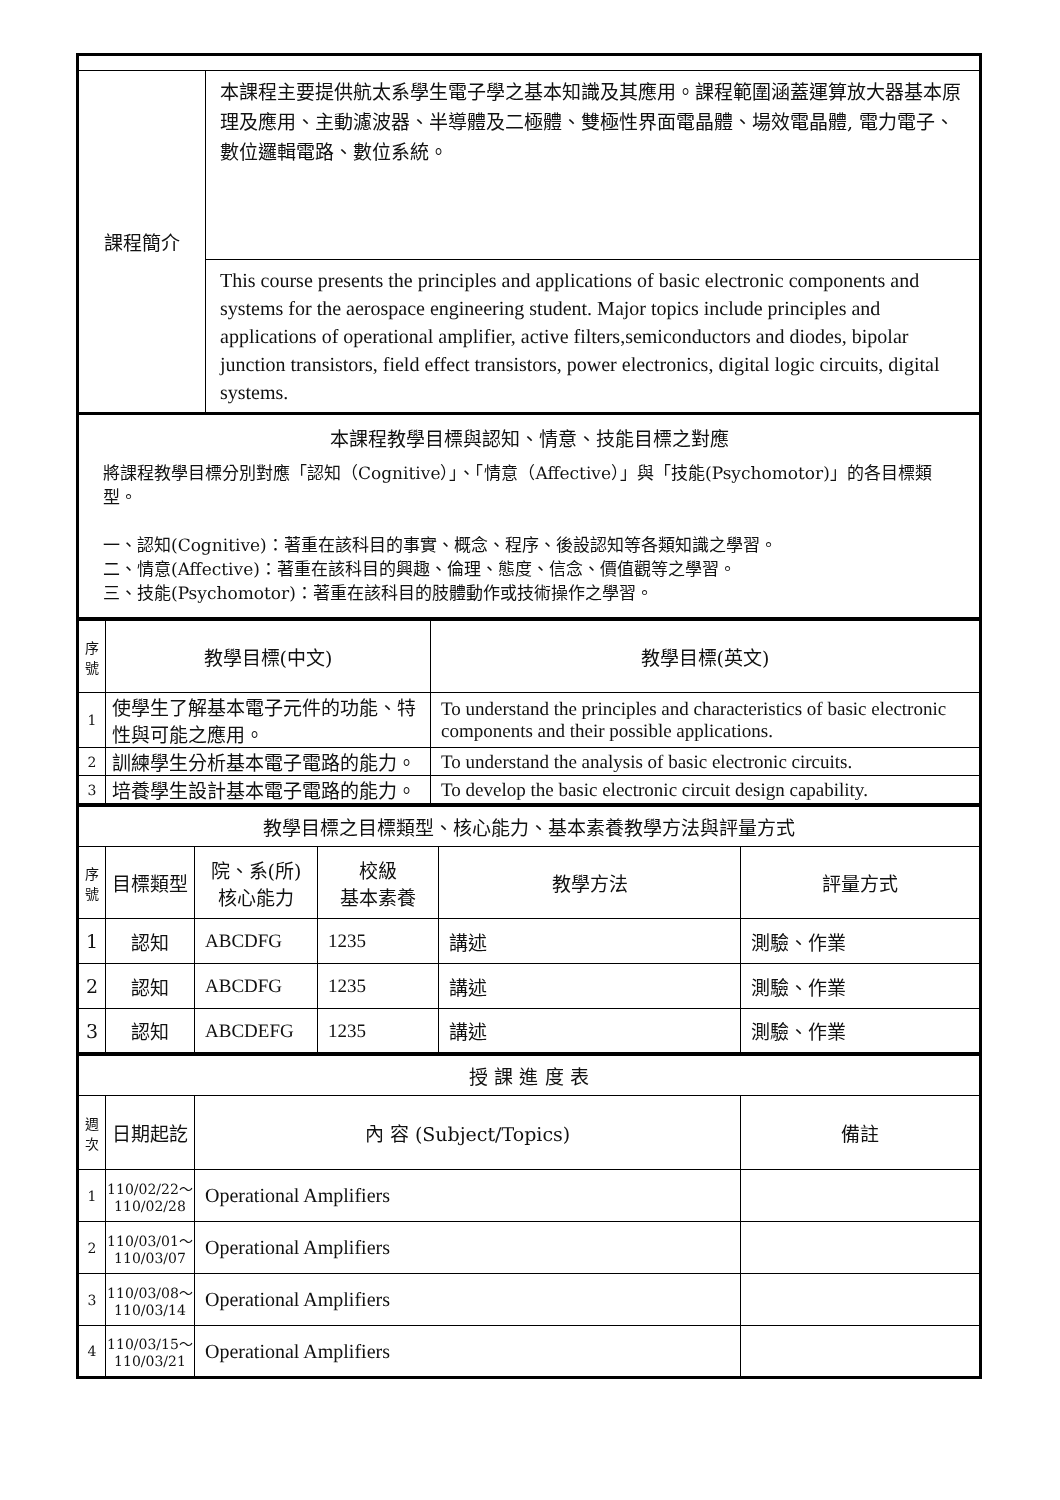| 課程簡介 | 本課程主要提供航太系學生電子學之基本知識及其應用。課程範圍涵蓋運算放大器基本原理及應用、主動濾波器、半導體及二極體、雙極性界面電晶體、場效電晶體, 電力電子、數位邏輯電路、數位系統。 |
| | This course presents the principles and applications of basic electronic components and systems for the aerospace engineering student. Major topics include principles and applications of operational amplifier, active filters,semiconductors and diodes, bipolar junction transistors, field effect transistors, power electronics, digital logic circuits, digital systems. |
| 本課程教學目標與認知、情意、技能目標之對應 將課程教學目標分別對應「認知（Cognitive）」、「情意（Affective）」與「技能(Psychomotor)」的各目標類型。 一、認知(Cognitive)：著重在該科目的事實、概念、程序、後設認知等各類知識之學習。 二、情意(Affective)：著重在該科目的興趣、倫理、態度、信念、價值觀等之學習。 三、技能(Psychomotor)：著重在該科目的肢體動作或技術操作之學習。 | |
| 序號 | 教學目標(中文) | 教學目標(英文) |
| --- | --- | --- |
| 1 | 使學生了解基本電子元件的功能、特性與可能之應用。 | To understand the principles and characteristics of basic electronic components and their possible applications. |
| 2 | 訓練學生分析基本電子電路的能力。 | To understand the analysis of basic electronic circuits. |
| 3 | 培養學生設計基本電子電路的能力。 | To develop the basic electronic circuit design capability. |
| 教學目標之目標類型、核心能力、基本素養教學方法與評量方式 | | | | | |
| 序號 | 目標類型 | 院、系(所) 核心能力 | 校級 基本素養 | 教學方法 | 評量方式 |
| 1 | 認知 | ABCDFG | 1235 | 講述 | 測驗、作業 |
| 2 | 認知 | ABCDFG | 1235 | 講述 | 測驗、作業 |
| 3 | 認知 | ABCDEFG | 1235 | 講述 | 測驗、作業 |
| 授 課 進 度 表 | | | |
| 週次 | 日期起訖 | 內 容 (Subject/Topics) | 備註 |
| 1 | 110/02/22～ 110/02/28 | Operational Amplifiers | |
| 2 | 110/03/01～ 110/03/07 | Operational Amplifiers | |
| 3 | 110/03/08～ 110/03/14 | Operational Amplifiers | |
| 4 | 110/03/15～ 110/03/21 | Operational Amplifiers | |